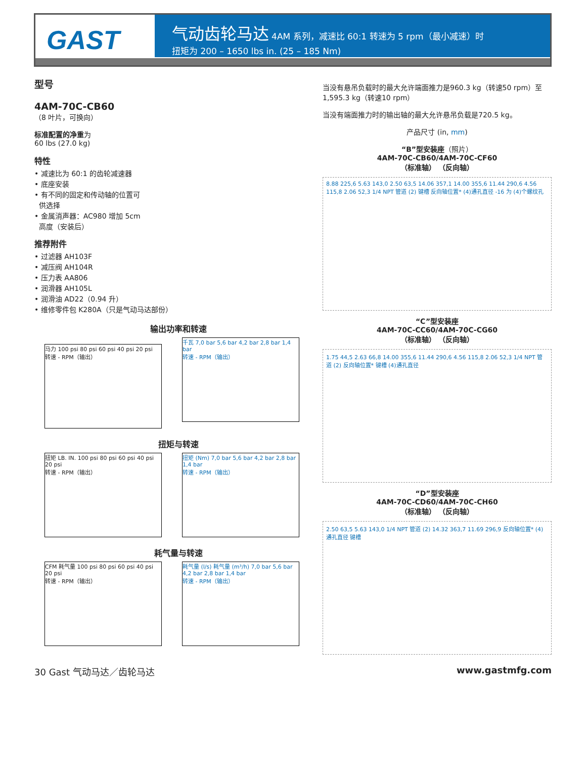GAST
气动齿轮马达 4AM 系列，减速比 60:1 转速为 5 rpm（最小减速）时
扭矩为 200 – 1650 lbs in. (25 – 185 Nm)
型号
4AM-70C-CB60
（8 叶片，可换向）
标准配置的净重为
60 lbs (27.0 kg)
特性
• 减速比为 60:1 的齿轮减速器
• 底座安装
• 有不同的固定和传动轴的位置可
供选择
• 金属消声器：AC980 增加 5cm
高度（安装后）
推荐附件
• 过滤器 AH103F
• 减压阀 AH104R
• 压力表 AA806
• 润滑器 AH105L
• 润滑油 AD22（0.94 升）
• 维修零件包 K280A（只是气动马达部份）
输出功率和转速
马力 100 psi 80 psi 60 psi 40 psi 20 psi
转速 - RPM（输出）
千瓦 7,0 bar 5,6 bar 4,2 bar 2,8 bar 1,4 bar
转速 - RPM（输出）
扭矩与转速
扭矩 LB. IN. 100 psi 80 psi 60 psi 40 psi 20 psi
转速 - RPM（输出）
扭矩 (Nm) 7,0 bar 5,6 bar 4,2 bar 2,8 bar 1,4 bar
转速 - RPM（输出）
耗气量与转速
CFM 耗气量 100 psi 80 psi 60 psi 40 psi 20 psi
转速 - RPM（输出）
耗气量 (l/s) 耗气量 (m³/h) 7,0 bar 5,6 bar 4,2 bar 2,8 bar 1,4 bar
转速 - RPM（输出）
当没有悬吊负载时的最大允许端面推力是960.3 kg（转速50 rpm）至1,595.3 kg（转速10 rpm）
当没有端面推力时的输出轴的最大允许悬吊负载是720.5 kg。
产品尺寸 (in, mm)
“B”型安装座（照片）
4AM-70C-CB60/4AM-70C-CF60
（标准轴） （反向轴）
8.88 225,6 5.63 143,0 2.50 63,5 14.06 357,1 14.00 355,6 11.44 290,6 4.56 115,8 2.06 52,3 1/4 NPT 管道 (2) 键槽 反向轴位置* (4)通孔直径 -16 为 (4)个螺纹孔
“C”型安装座
4AM-70C-CC60/4AM-70C-CG60
（标准轴） （反向轴）
1.75 44,5 2.63 66,8 14.00 355,6 11.44 290,6 4.56 115,8 2.06 52,3 1/4 NPT 管道 (2) 反向轴位置* 键槽 (4)通孔直径
“D”型安装座
4AM-70C-CD60/4AM-70C-CH60
（标准轴） （反向轴）
2.50 63,5 5.63 143,0 1/4 NPT 管道 (2) 14.32 363,7 11.69 296,9 反向轴位置* (4)通孔直径 键槽
30 Gast 气动马达／齿轮马达 www.gastmfg.com